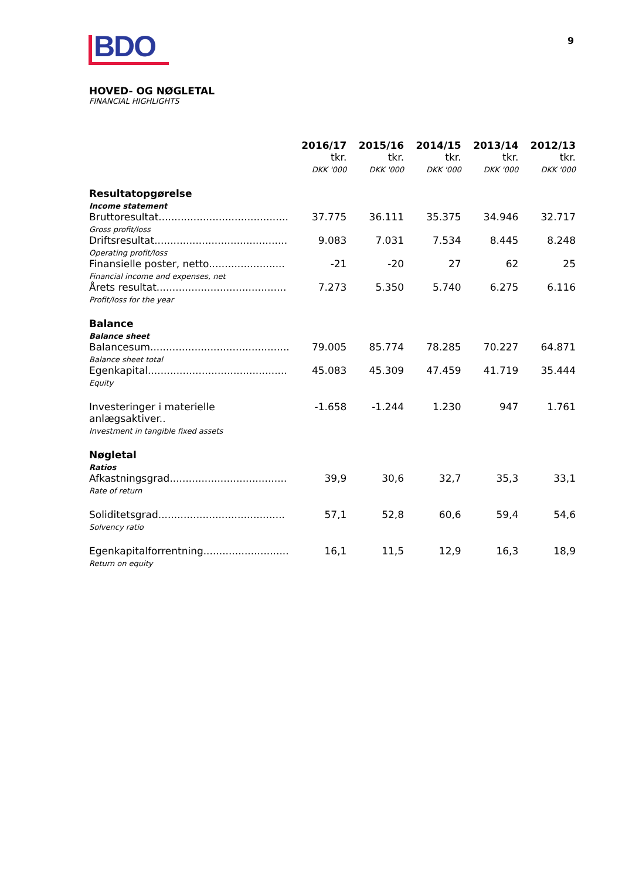BDO 9
HOVED- OG NØGLETAL
FINANCIAL HIGHLIGHTS
| | 2016/17 tkr. DKK '000 | 2015/16 tkr. DKK '000 | 2014/15 tkr. DKK '000 | 2013/14 tkr. DKK '000 | 2012/13 tkr. DKK '000 |
| Resultatopgørelse Income statement | | | | | |
| Bruttoresultat......................................... Gross profit/loss | 37.775 | 36.111 | 35.375 | 34.946 | 32.717 |
| Driftsresultat.......................................... Operating profit/loss | 9.083 | 7.031 | 7.534 | 8.445 | 8.248 |
| Finansielle poster, netto........................ Financial income and expenses, net | -21 | -20 | 27 | 62 | 25 |
| Årets resultat......................................... Profit/loss for the year | 7.273 | 5.350 | 5.740 | 6.275 | 6.116 |
| Balance Balance sheet | | | | | |
| Balancesum............................................ Balance sheet total | 79.005 | 85.774 | 78.285 | 70.227 | 64.871 |
| Egenkapital............................................ Equity | 45.083 | 45.309 | 47.459 | 41.719 | 35.444 |
| Investeringer i materielle anlægsaktiver.. Investment in tangible fixed assets | -1.658 | -1.244 | 1.230 | 947 | 1.761 |
| Nøgletal Ratios | | | | | |
| Afkastningsgrad..................................... Rate of return | 39,9 | 30,6 | 32,7 | 35,3 | 33,1 |
| Soliditetsgrad........................................ Solvency ratio | 57,1 | 52,8 | 60,6 | 59,4 | 54,6 |
| Egenkapitalforrentning........................... Return on equity | 16,1 | 11,5 | 12,9 | 16,3 | 18,9 |